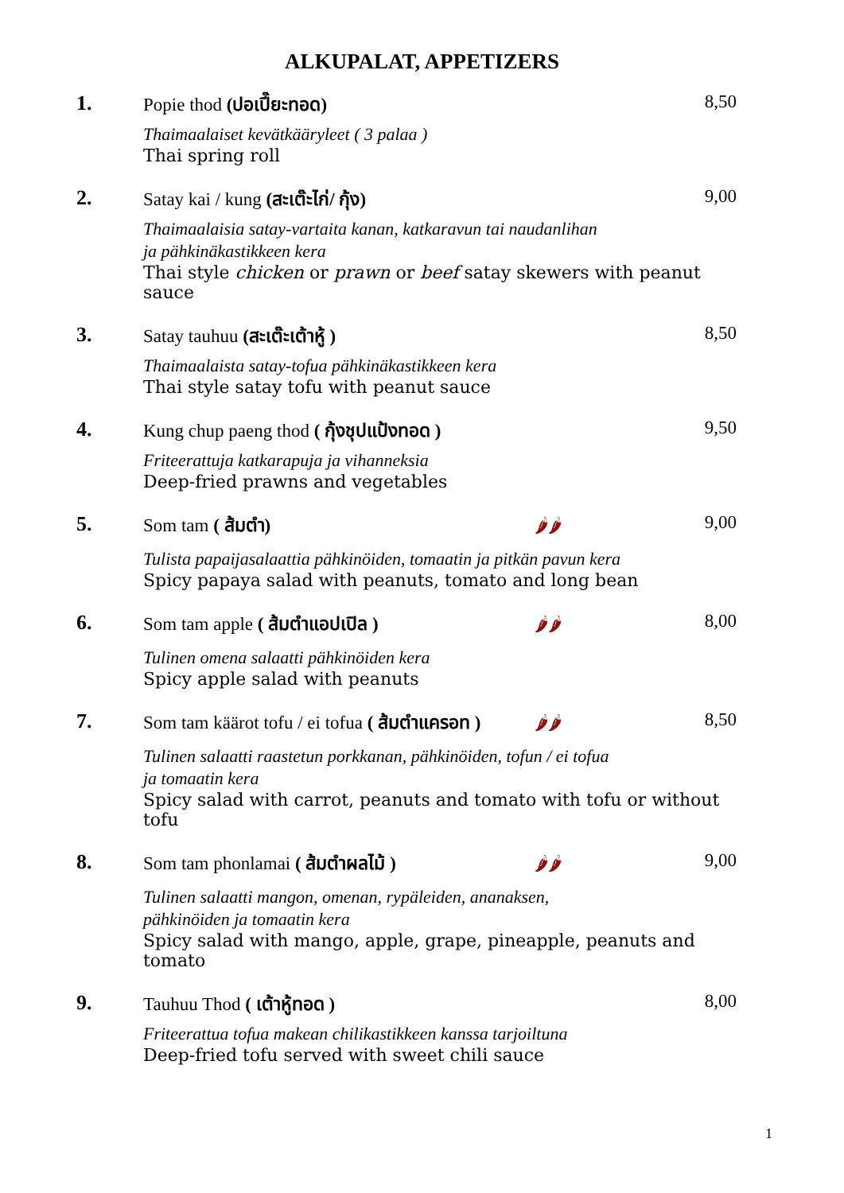ALKUPALAT, APPETIZERS
1. Popie thod (ปอเปี๊ยะทอด) 8,50
Thaimaalaiset kevätkääryleet ( 3 palaa )
Thai spring roll
2. Satay kai / kung (สะเต๊ะไก่/ กุ้ง) 9,00
Thaimaalaisia satay-vartaita kanan, katkaravun tai naudanlihan
ja pähkinäkastikkeen kera
Thai style chicken or prawn or beef satay skewers with peanut sauce
3. Satay tauhuu (สะเต๊ะเต้าหู้ ) 8,50
Thaimaalaista satay-tofua pähkinäkastikkeen kera
Thai style satay tofu with peanut sauce
4. Kung chup paeng thod ( กุ้งชุปแป้งทอด ) 9,50
Friteerattuja katkarapuja ja vihanneksia
Deep-fried prawns and vegetables
5. Som tam ( ส้มตำ) 🌶🌶 9,00
Tulista papaijasalaattia pähkinöiden, tomaatin ja pitkän pavun kera
Spicy papaya salad with peanuts, tomato and long bean
6. Som tam apple ( ส้มตำแอปเปิล ) 🌶🌶 8,00
Tulinen omena salaatti pähkinöiden kera
Spicy apple salad with peanuts
7. Som tam käärot tofu / ei tofua ( ส้มตำแครอท ) 🌶🌶 8,50
Tulinen salaatti raastetun porkkanan, pähkinöiden, tofun / ei tofua
ja tomaatin kera
Spicy salad with carrot, peanuts and tomato with tofu or without tofu
8. Som tam phonlamai ( ส้มตำผลไม้ ) 🌶🌶 9,00
Tulinen salaatti mangon, omenan, rypäleiden, ananaksen,
pähkinöiden ja tomaatin kera
Spicy salad with mango, apple, grape, pineapple, peanuts and tomato
9. Tauhuu Thod ( เต้าหู้ทอด ) 8,00
Friteerattua tofua makean chilikastikkeen kanssa tarjoiltuna
Deep-fried tofu served with sweet chili sauce
1